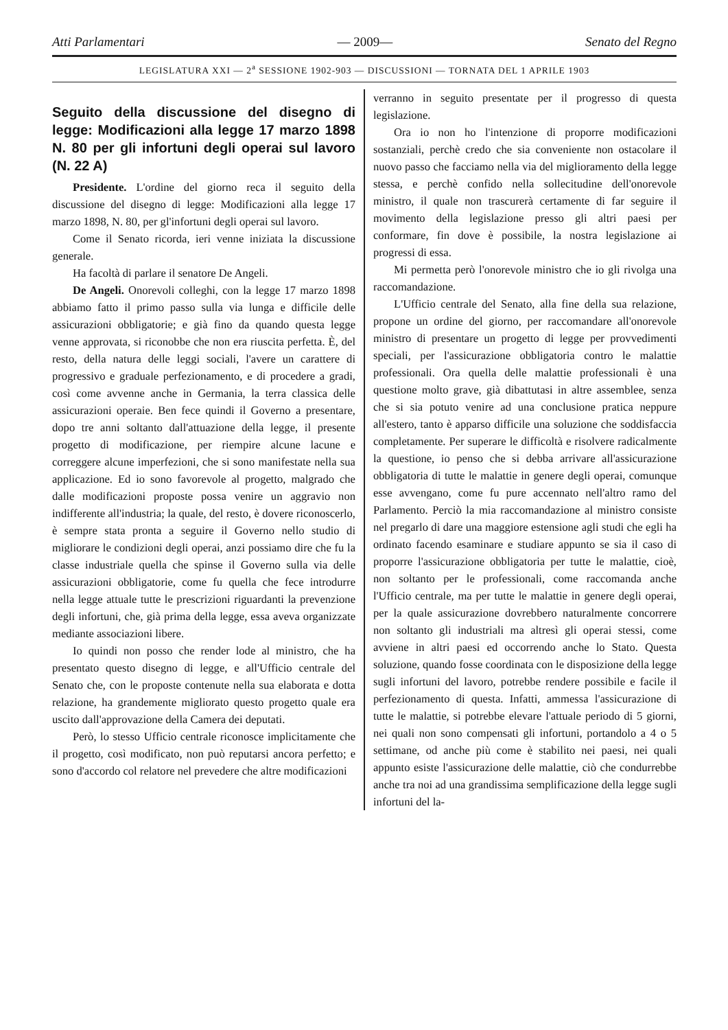Atti Parlamentari — 2009— Senato del Regno
LEGISLATURA XXI — 2<sup>a</sup> SESSIONE 1902-903 — DISCUSSIONI — TORNATA DEL 1 APRILE 1903
Seguito della discussione del disegno di legge: Modificazioni alla legge 17 marzo 1898 N. 80 per gli infortuni degli operai sul lavoro (N. 22 A)
Presidente. L'ordine del giorno reca il seguito della discussione del disegno di legge: Modificazioni alla legge 17 marzo 1898, N. 80, per gl'infortuni degli operai sul lavoro.
Come il Senato ricorda, ieri venne iniziata la discussione generale.
Ha facoltà di parlare il senatore De Angeli.
De Angeli. Onorevoli colleghi, con la legge 17 marzo 1898 abbiamo fatto il primo passo sulla via lunga e difficile delle assicurazioni obbligatorie; e già fino da quando questa legge venne approvata, si riconobbe che non era riuscita perfetta. È, del resto, della natura delle leggi sociali, l'avere un carattere di progressivo e graduale perfezionamento, e di procedere a gradi, così come avvenne anche in Germania, la terra classica delle assicurazioni operaie. Ben fece quindi il Governo a presentare, dopo tre anni soltanto dall'attuazione della legge, il presente progetto di modificazione, per riempire alcune lacune e correggere alcune imperfezioni, che si sono manifestate nella sua applicazione. Ed io sono favorevole al progetto, malgrado che dalle modificazioni proposte possa venire un aggravio non indifferente all'industria; la quale, del resto, è dovere riconoscerlo, è sempre stata pronta a seguire il Governo nello studio di migliorare le condizioni degli operai, anzi possiamo dire che fu la classe industriale quella che spinse il Governo sulla via delle assicurazioni obbligatorie, come fu quella che fece introdurre nella legge attuale tutte le prescrizioni riguardanti la prevenzione degli infortuni, che, già prima della legge, essa aveva organizzate mediante associazioni libere.
Io quindi non posso che render lode al ministro, che ha presentato questo disegno di legge, e all'Ufficio centrale del Senato che, con le proposte contenute nella sua elaborata e dotta relazione, ha grandemente migliorato questo progetto quale era uscito dall'approvazione della Camera dei deputati.
Però, lo stesso Ufficio centrale riconosce implicitamente che il progetto, così modificato, non può reputarsi ancora perfetto; e sono d'accordo col relatore nel prevedere che altre modificazioni
verranno in seguito presentate per il progresso di questa legislazione.
Ora io non ho l'intenzione di proporre modificazioni sostanziali, perchè credo che sia conveniente non ostacolare il nuovo passo che facciamo nella via del miglioramento della legge stessa, e perchè confido nella sollecitudine dell'onorevole ministro, il quale non trascurerà certamente di far seguire il movimento della legislazione presso gli altri paesi per conformare, fin dove è possibile, la nostra legislazione ai progressi di essa.
Mi permetta però l'onorevole ministro che io gli rivolga una raccomandazione.
L'Ufficio centrale del Senato, alla fine della sua relazione, propone un ordine del giorno, per raccomandare all'onorevole ministro di presentare un progetto di legge per provvedimenti speciali, per l'assicurazione obbligatoria contro le malattie professionali. Ora quella delle malattie professionali è una questione molto grave, già dibattutasi in altre assemblee, senza che si sia potuto venire ad una conclusione pratica neppure all'estero, tanto è apparso difficile una soluzione che soddisfaccia completamente. Per superare le difficoltà e risolvere radicalmente la questione, io penso che si debba arrivare all'assicurazione obbligatoria di tutte le malattie in genere degli operai, comunque esse avvengano, come fu pure accennato nell'altro ramo del Parlamento. Perciò la mia raccomandazione al ministro consiste nel pregarlo di dare una maggiore estensione agli studi che egli ha ordinato facendo esaminare e studiare appunto se sia il caso di proporre l'assicurazione obbligatoria per tutte le malattie, cioè, non soltanto per le professionali, come raccomanda anche l'Ufficio centrale, ma per tutte le malattie in genere degli operai, per la quale assicurazione dovrebbero naturalmente concorrere non soltanto gli industriali ma altresì gli operai stessi, come avviene in altri paesi ed occorrendo anche lo Stato. Questa soluzione, quando fosse coordinata con le disposizione della legge sugli infortuni del lavoro, potrebbe rendere possibile e facile il perfezionamento di questa. Infatti, ammessa l'assicurazione di tutte le malattie, si potrebbe elevare l'attuale periodo di 5 giorni, nei quali non sono compensati gli infortuni, portandolo a 4 o 5 settimane, od anche più come è stabilito nei paesi, nei quali appunto esiste l'assicurazione delle malattie, ciò che condurrebbe anche tra noi ad una grandissima semplificazione della legge sugli infortuni del la-